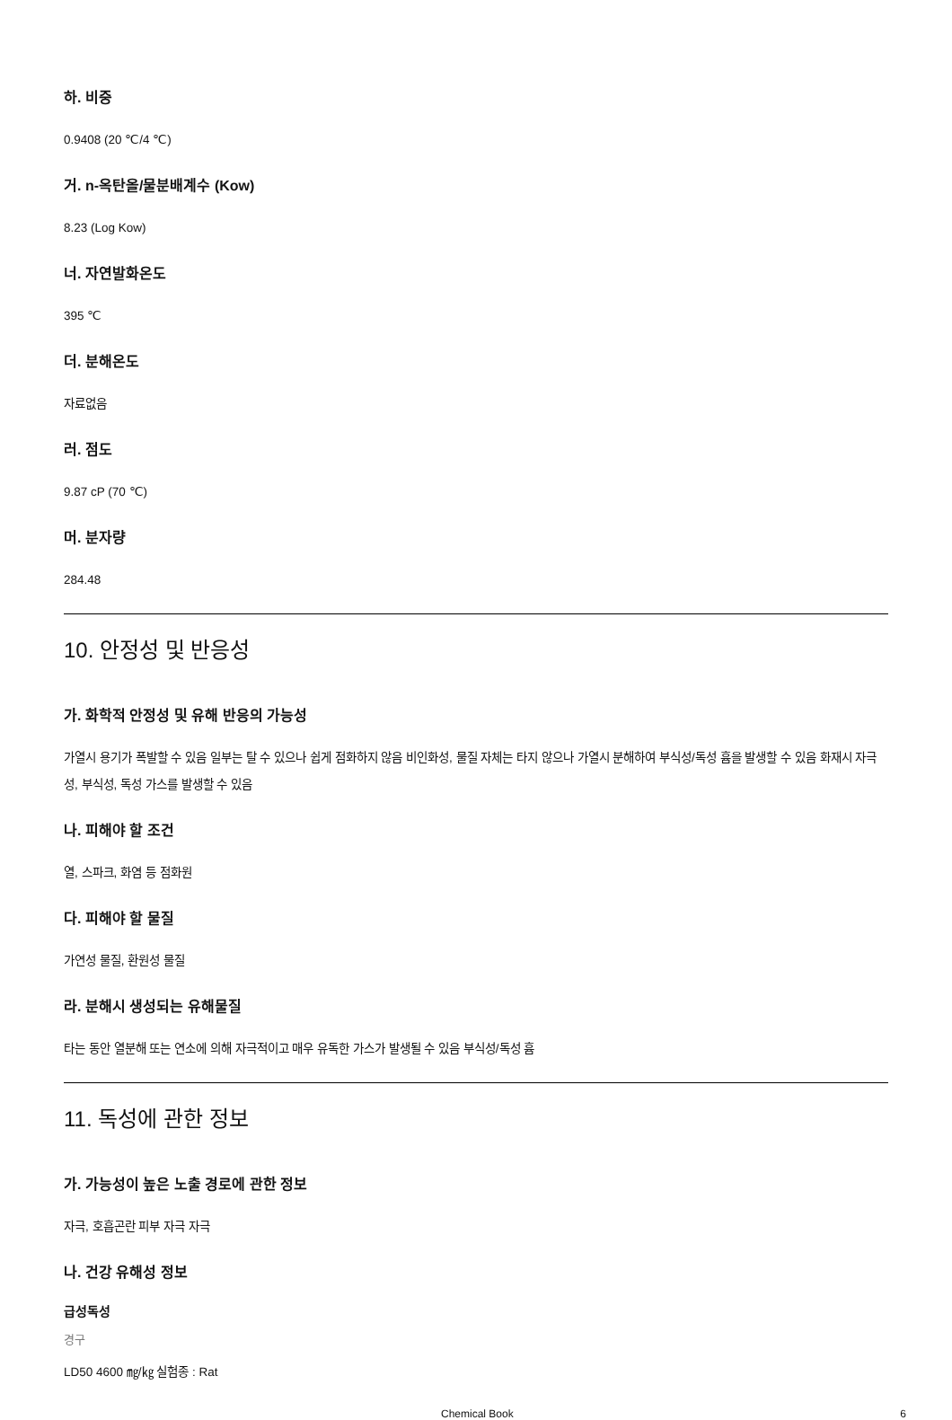하. 비중
0.9408 (20 ℃/4 ℃)
거. n-옥탄올/물분배계수 (Kow)
8.23 (Log Kow)
너. 자연발화온도
395 ℃
더. 분해온도
자료없음
러. 점도
9.87 cP (70 ℃)
머. 분자량
284.48
10. 안정성 및 반응성
가. 화학적 안정성 및 유해 반응의 가능성
가열시 용기가 폭발할 수 있음 일부는 탈 수 있으나 쉽게 점화하지 않음 비인화성, 물질 자체는 타지 않으나 가열시 분해하여 부식성/독성 흄을 발생할 수 있음 화재시 자극성, 부식성, 독성 가스를 발생할 수 있음
나. 피해야 할 조건
열, 스파크, 화염 등 점화원
다. 피해야 할 물질
가연성 물질, 환원성 물질
라. 분해시 생성되는 유해물질
타는 동안 열분해 또는 연소에 의해 자극적이고 매우 유독한 가스가 발생될 수 있음 부식성/독성 흄
11. 독성에 관한 정보
가. 가능성이 높은 노출 경로에 관한 정보
자극, 호흡곤란 피부 자극 자극
나. 건강 유해성 정보
급성독성
경구
LD50 4600 ㎎/㎏ 실험종 : Rat
Chemical Book 6